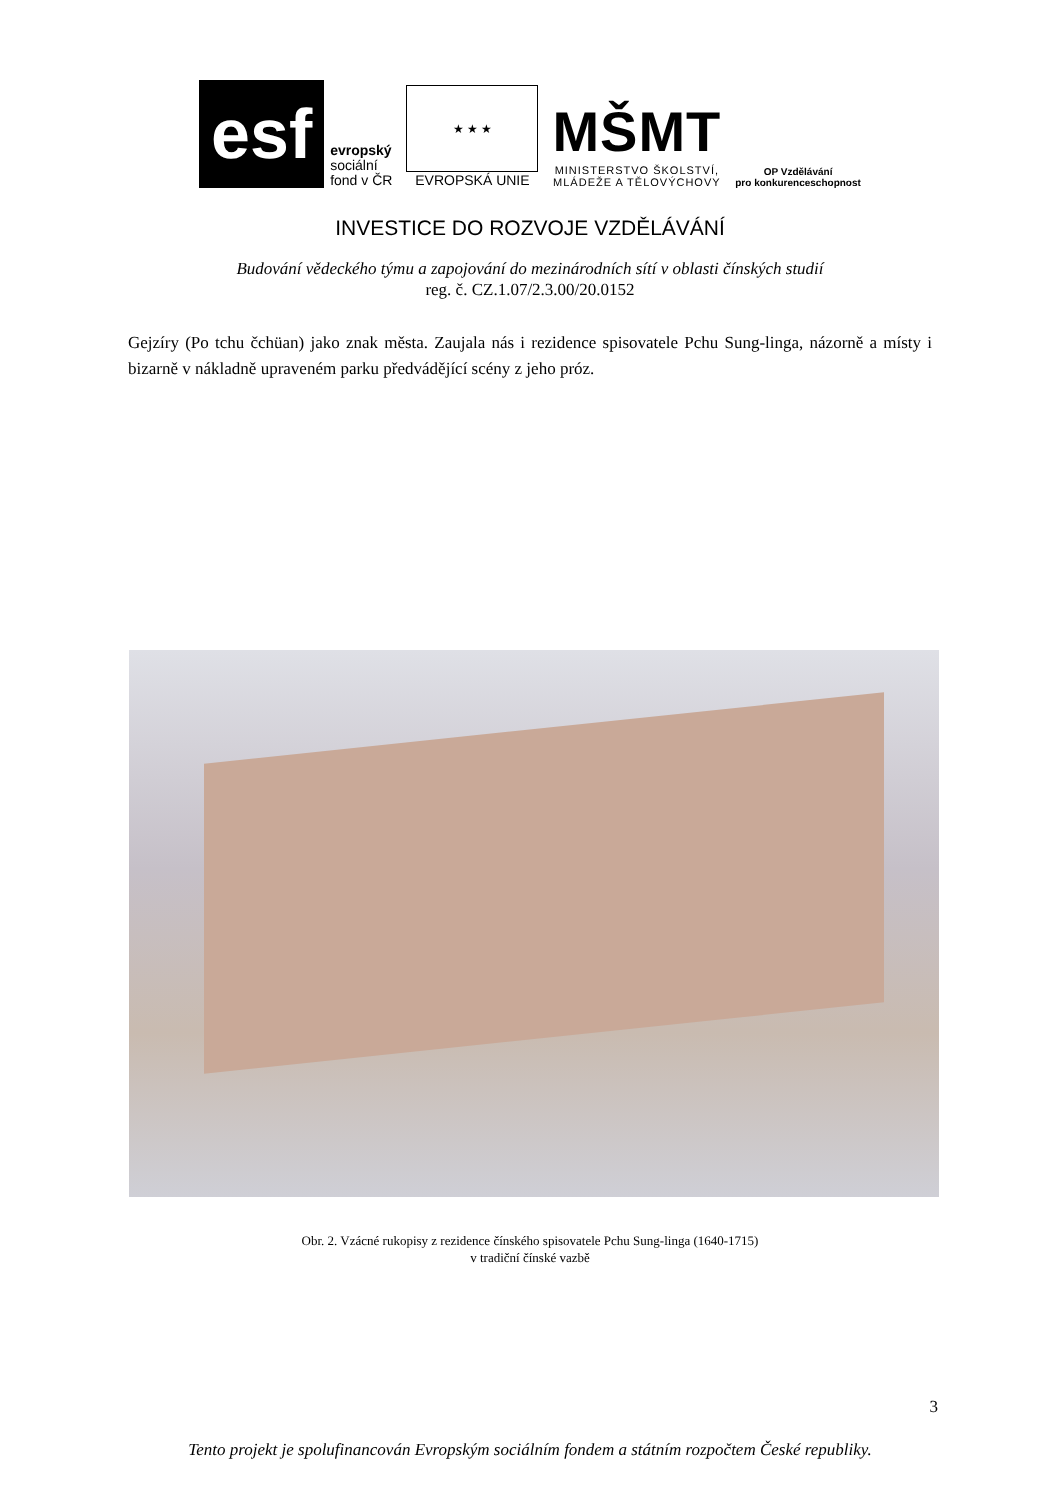esf
evropský
sociální
fond v ČR
★ ★ ★
EVROPSKÁ UNIE
MŠMT
MINISTERSTVO ŠKOLSTVÍ,
MLÁDEŽE A TĚLOVÝCHOVY
OP Vzdělávání
pro konkurenceschopnost
INVESTICE DO ROZVOJE VZDĚLÁVÁNÍ
Budování vědeckého týmu a zapojování do mezinárodních sítí v oblasti čínských studií
reg. č. CZ.1.07/2.3.00/20.0152
Gejzíry (Po tchu čchüan) jako znak města. Zaujala nás i rezidence spisovatele Pchu Sung-linga, názorně a místy i bizarně v nákladně upraveném parku předvádějící scény z jeho próz.
Obr. 2. Vzácné rukopisy z rezidence čínského spisovatele Pchu Sung-linga (1640-1715)
v tradiční čínské vazbě
3
Tento projekt je spolufinancován Evropským sociálním fondem a státním rozpočtem České republiky.